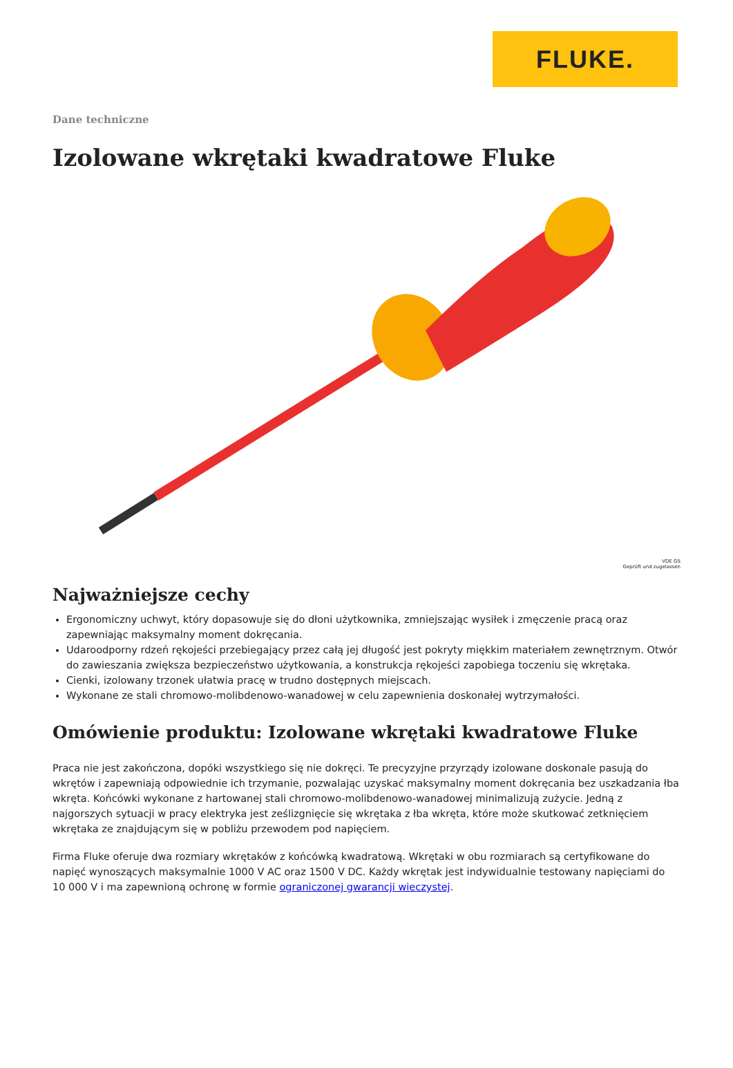FLUKE.
Dane techniczne
Izolowane wkrętaki kwadratowe Fluke
VDE GS
Geprüft und zugelassen
Najważniejsze cechy
Ergonomiczny uchwyt, który dopasowuje się do dłoni użytkownika, zmniejszając wysiłek i zmęczenie pracą oraz zapewniając maksymalny moment dokręcania.
Udaroodporny rdzeń rękojeści przebiegający przez całą jej długość jest pokryty miękkim materiałem zewnętrznym. Otwór do zawieszania zwiększa bezpieczeństwo użytkowania, a konstrukcja rękojeści zapobiega toczeniu się wkrętaka.
Cienki, izolowany trzonek ułatwia pracę w trudno dostępnych miejscach.
Wykonane ze stali chromowo-molibdenowo-wanadowej w celu zapewnienia doskonałej wytrzymałości.
Omówienie produktu: Izolowane wkrętaki kwadratowe Fluke
Praca nie jest zakończona, dopóki wszystkiego się nie dokręci. Te precyzyjne przyrządy izolowane doskonale pasują do wkrętów i zapewniają odpowiednie ich trzymanie, pozwalając uzyskać maksymalny moment dokręcania bez uszkadzania łba wkręta. Końcówki wykonane z hartowanej stali chromowo-molibdenowo-wanadowej minimalizują zużycie. Jedną z najgorszych sytuacji w pracy elektryka jest ześlizgnięcie się wkrętaka z łba wkręta, które może skutkować zetknięciem wkrętaka ze znajdującym się w pobliżu przewodem pod napięciem.
Firma Fluke oferuje dwa rozmiary wkrętaków z końcówką kwadratową. Wkrętaki w obu rozmiarach są certyfikowane do napięć wynoszących maksymalnie 1000 V AC oraz 1500 V DC. Każdy wkrętak jest indywidualnie testowany napięciami do 10 000 V i ma zapewnioną ochronę w formie ograniczonej gwarancji wieczystej.